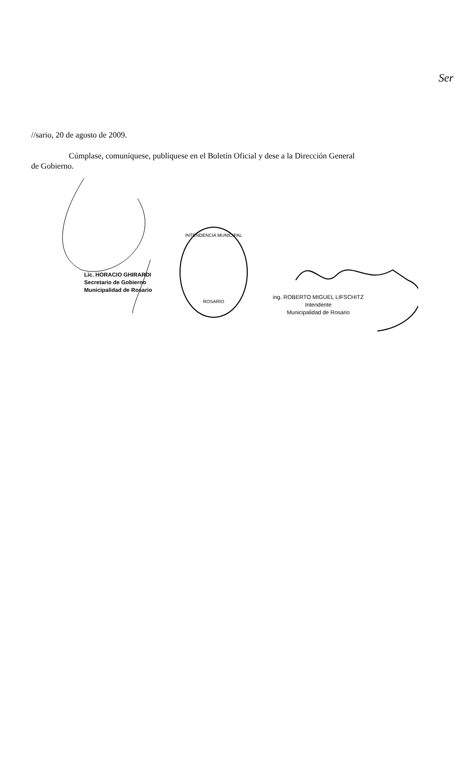Ser
//sario, 20 de agosto de 2009.
Cúmplase, comuníquese, publíquese en el Boletín Oficial y dese a la Dirección General
de Gobierno.
Lic. HORACIO GHIRARDI
Secretario de Gobierno
Municipalidad de Rosario
INTENDENCIA MUNICIPAL
ROSARIO
ing. ROBERTO MIGUEL LIFSCHITZ
Intendente
Municipalidad de Rosario